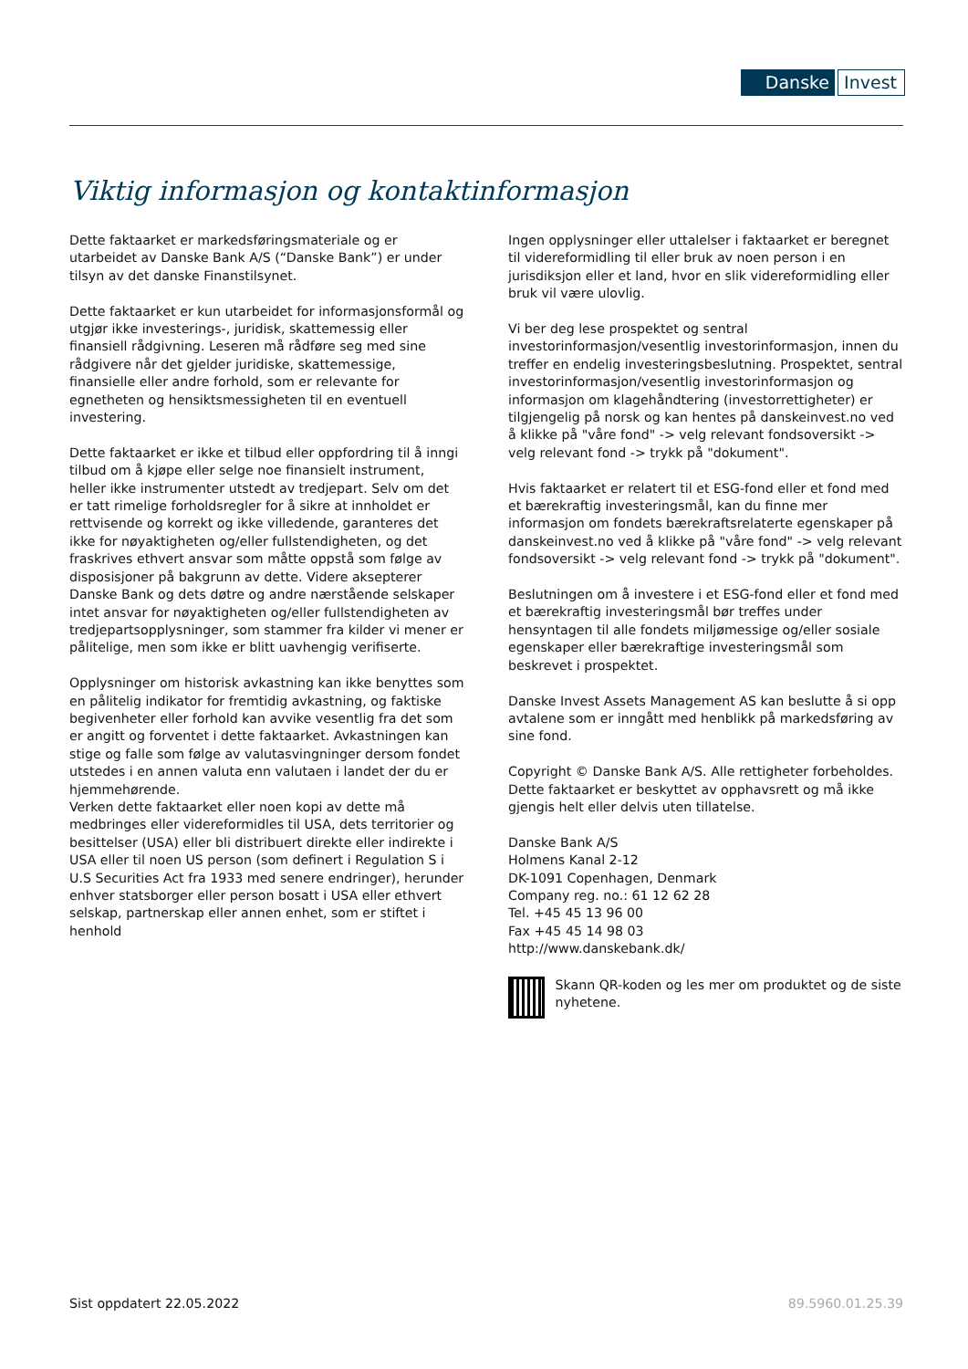Danske Invest
Viktig informasjon og kontaktinformasjon
Dette faktaarket er markedsføringsmateriale og er utarbeidet av Danske Bank A/S (“Danske Bank”) er under tilsyn av det danske Finanstilsynet.
Dette faktaarket er kun utarbeidet for informasjonsformål og utgjør ikke investerings-, juridisk, skattemessig eller finansiell rådgivning. Leseren må rådføre seg med sine rådgivere når det gjelder juridiske, skattemessige, finansielle eller andre forhold, som er relevante for egnetheten og hensiktsmessigheten til en eventuell investering.
Dette faktaarket er ikke et tilbud eller oppfordring til å inngi tilbud om å kjøpe eller selge noe finansielt instrument, heller ikke instrumenter utstedt av tredjepart. Selv om det er tatt rimelige forholdsregler for å sikre at innholdet er rettvisende og korrekt og ikke villedende, garanteres det ikke for nøyaktigheten og/eller fullstendigheten, og det fraskrives ethvert ansvar som måtte oppstå som følge av disposisjoner på bakgrunn av dette. Videre aksepterer Danske Bank og dets døtre og andre nærstående selskaper intet ansvar for nøyaktigheten og/eller fullstendigheten av tredjepartsopplysninger, som stammer fra kilder vi mener er pålitelige, men som ikke er blitt uavhengig verifiserte.
Opplysninger om historisk avkastning kan ikke benyttes som en pålitelig indikator for fremtidig avkastning, og faktiske begivenheter eller forhold kan avvike vesentlig fra det som er angitt og forventet i dette faktaarket. Avkastningen kan stige og falle som følge av valutasvingninger dersom fondet utstedes i en annen valuta enn valutaen i landet der du er hjemmehørende.
Verken dette faktaarket eller noen kopi av dette må medbringes eller videreformidles til USA, dets territorier og besittelser (USA) eller bli distribuert direkte eller indirekte i USA eller til noen US person (som definert i Regulation S i U.S Securities Act fra 1933 med senere endringer), herunder enhver statsborger eller person bosatt i USA eller ethvert selskap, partnerskap eller annen enhet, som er stiftet i henhold
Ingen opplysninger eller uttalelser i faktaarket er beregnet til videreformidling til eller bruk av noen person i en jurisdiksjon eller et land, hvor en slik videreformidling eller bruk vil være ulovlig.
Vi ber deg lese prospektet og sentral investorinformasjon/vesentlig investorinformasjon, innen du treffer en endelig investeringsbeslutning. Prospektet, sentral investorinformasjon/vesentlig investorinformasjon og informasjon om klagehåndtering (investorrettigheter) er tilgjengelig på norsk og kan hentes på danskeinvest.no ved å klikke på "våre fond" -> velg relevant fondsoversikt -> velg relevant fond -> trykk på "dokument".
Hvis faktaarket er relatert til et ESG-fond eller et fond med et bærekraftig investeringsmål, kan du finne mer informasjon om fondets bærekraftsrelaterte egenskaper på danskeinvest.no ved å klikke på "våre fond" -> velg relevant fondsoversikt -> velg relevant fond -> trykk på "dokument".
Beslutningen om å investere i et ESG-fond eller et fond med et bærekraftig investeringsmål bør treffes under hensyntagen til alle fondets miljømessige og/eller sosiale egenskaper eller bærekraftige investeringsmål som beskrevet i prospektet.
Danske Invest Assets Management AS kan beslutte å si opp avtalene som er inngått med henblikk på markedsføring av sine fond.
Copyright © Danske Bank A/S. Alle rettigheter forbeholdes. Dette faktaarket er beskyttet av opphavsrett og må ikke gjengis helt eller delvis uten tillatelse.
Danske Bank A/S
Holmens Kanal 2-12
DK-1091 Copenhagen, Denmark
Company reg. no.: 61 12 62 28
Tel. +45 45 13 96 00
Fax +45 45 14 98 03
http://www.danskebank.dk/
Skann QR-koden og les mer om produktet og de siste nyhetene.
Sist oppdatert 22.05.2022 89.5960.01.25.39